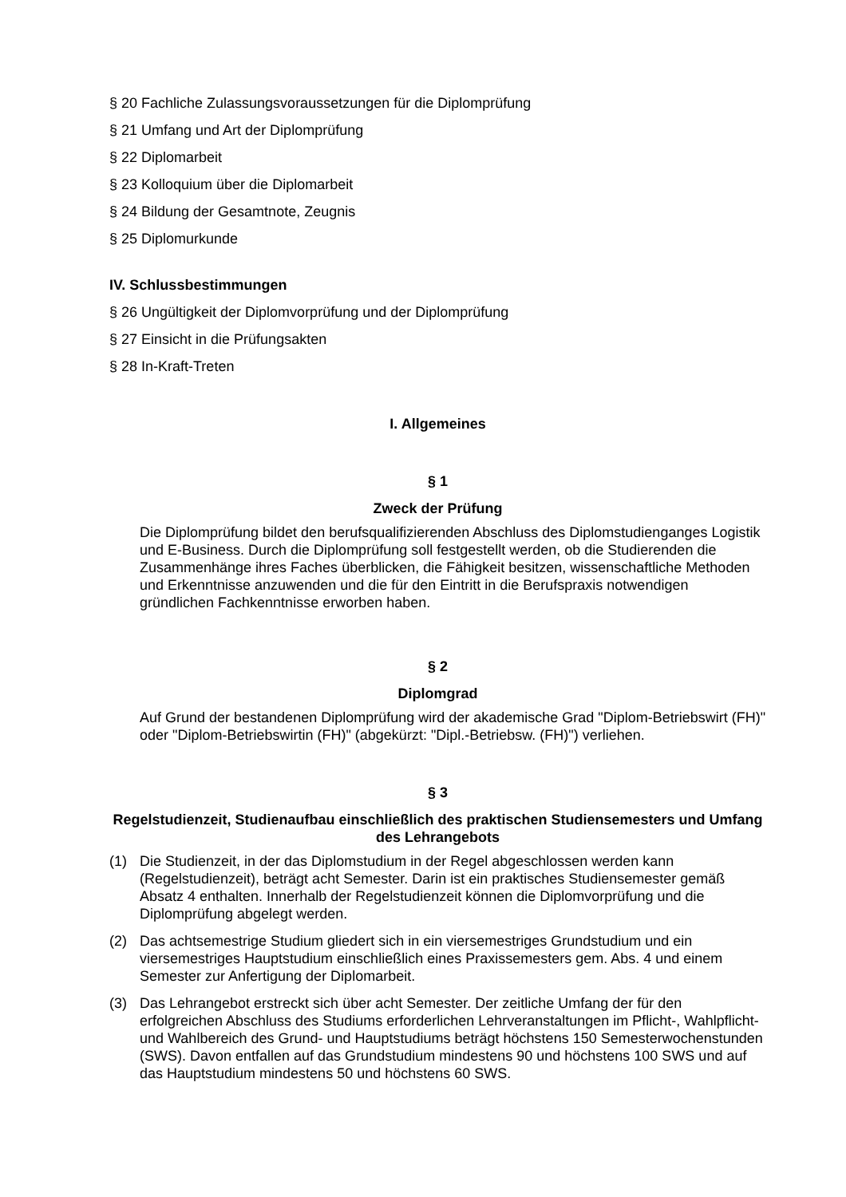§ 20 Fachliche Zulassungsvoraussetzungen für die Diplomprüfung
§ 21 Umfang und Art der Diplomprüfung
§ 22 Diplomarbeit
§ 23 Kolloquium über die Diplomarbeit
§ 24 Bildung der Gesamtnote, Zeugnis
§ 25 Diplomurkunde
IV. Schlussbestimmungen
§ 26 Ungültigkeit der Diplomvorprüfung und der Diplomprüfung
§ 27 Einsicht in die Prüfungsakten
§ 28 In-Kraft-Treten
I. Allgemeines
§ 1
Zweck der Prüfung
Die Diplomprüfung bildet den berufsqualifizierenden Abschluss des Diplomstudienganges Logistik und E-Business. Durch die Diplomprüfung soll festgestellt werden, ob die Studierenden die Zusammenhänge ihres Faches überblicken, die Fähigkeit besitzen, wissenschaftliche Methoden und Erkenntnisse anzuwenden und die für den Eintritt in die Berufspraxis notwendigen gründlichen Fachkenntnisse erworben haben.
§ 2
Diplomgrad
Auf Grund der bestandenen Diplomprüfung wird der akademische Grad "Diplom-Betriebswirt (FH)" oder "Diplom-Betriebswirtin (FH)" (abgekürzt: "Dipl.-Betriebsw. (FH)") verliehen.
§ 3
Regelstudienzeit, Studienaufbau einschließlich des praktischen Studiensemesters und Umfang des Lehrangebots
(1) Die Studienzeit, in der das Diplomstudium in der Regel abgeschlossen werden kann (Regelstudienzeit), beträgt acht Semester. Darin ist ein praktisches Studiensemester gemäß Absatz 4 enthalten. Innerhalb der Regelstudienzeit können die Diplomvorprüfung und die Diplomprüfung abgelegt werden.
(2) Das achtsemestrige Studium gliedert sich in ein viersemestriges Grundstudium und ein viersemestriges Hauptstudium einschließlich eines Praxissemesters gem. Abs. 4 und einem Semester zur Anfertigung der Diplomarbeit.
(3) Das Lehrangebot erstreckt sich über acht Semester. Der zeitliche Umfang der für den erfolgreichen Abschluss des Studiums erforderlichen Lehrveranstaltungen im Pflicht-, Wahlpflicht- und Wahlbereich des Grund- und Hauptstudiums beträgt höchstens 150 Semesterwochenstunden (SWS). Davon entfallen auf das Grundstudium mindestens 90 und höchstens 100 SWS und auf das Hauptstudium mindestens 50 und höchstens 60 SWS.